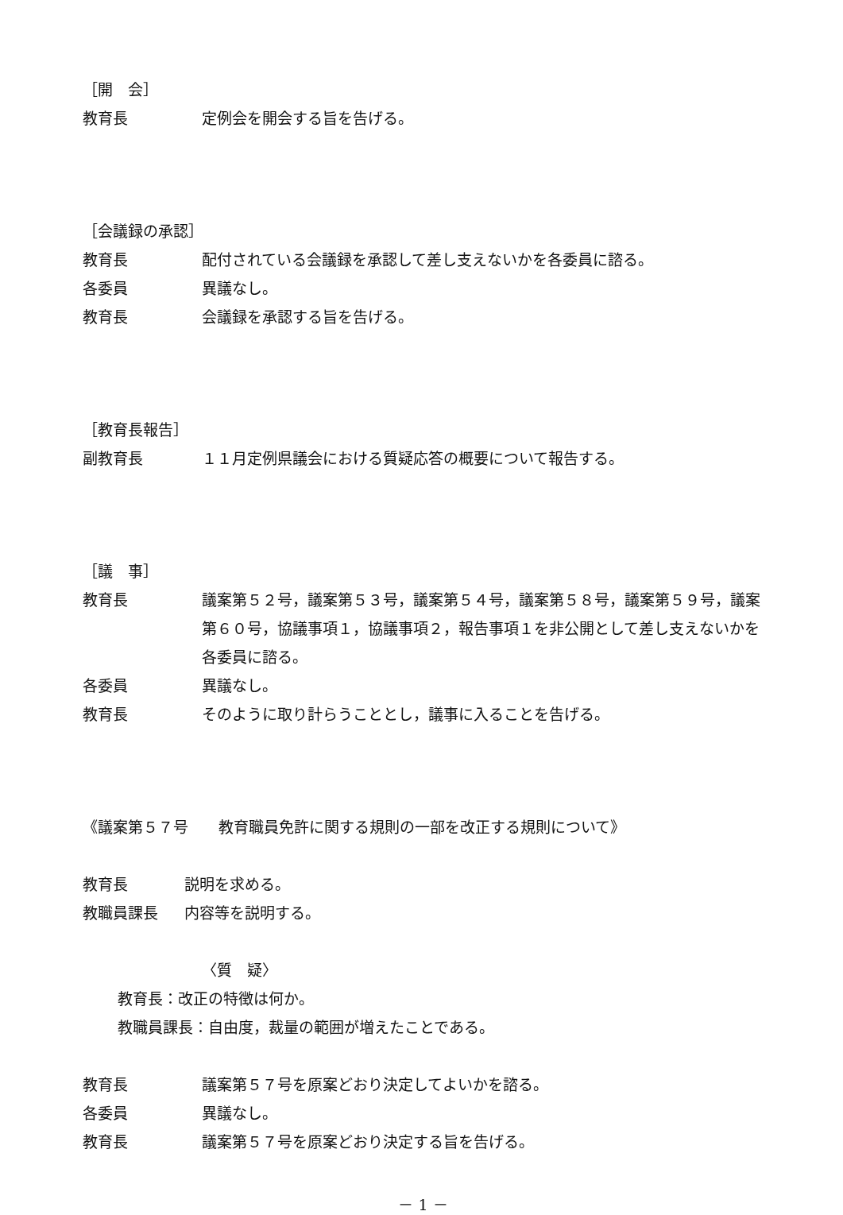［開　会］
教育長 定例会を開会する旨を告げる。
［会議録の承認］
教育長 配付されている会議録を承認して差し支えないかを各委員に諮る。
各委員 異議なし。
教育長 会議録を承認する旨を告げる。
［教育長報告］
副教育長 １１月定例県議会における質疑応答の概要について報告する。
［議　事］
教育長 議案第５２号，議案第５３号，議案第５４号，議案第５８号，議案第５９号，議案第６０号，協議事項１，協議事項２，報告事項１を非公開として差し支えないかを各委員に諮る。
各委員 異議なし。
教育長 そのように取り計らうこととし，議事に入ることを告げる。
《議案第５７号　　教育職員免許に関する規則の一部を改正する規則について》
教育長 説明を求める。
教職員課長 内容等を説明する。
〈質　疑〉
教育長：改正の特徴は何か。
教職員課長：自由度，裁量の範囲が増えたことである。
教育長 議案第５７号を原案どおり決定してよいかを諮る。
各委員 異議なし。
教育長 議案第５７号を原案どおり決定する旨を告げる。
－ 1 －